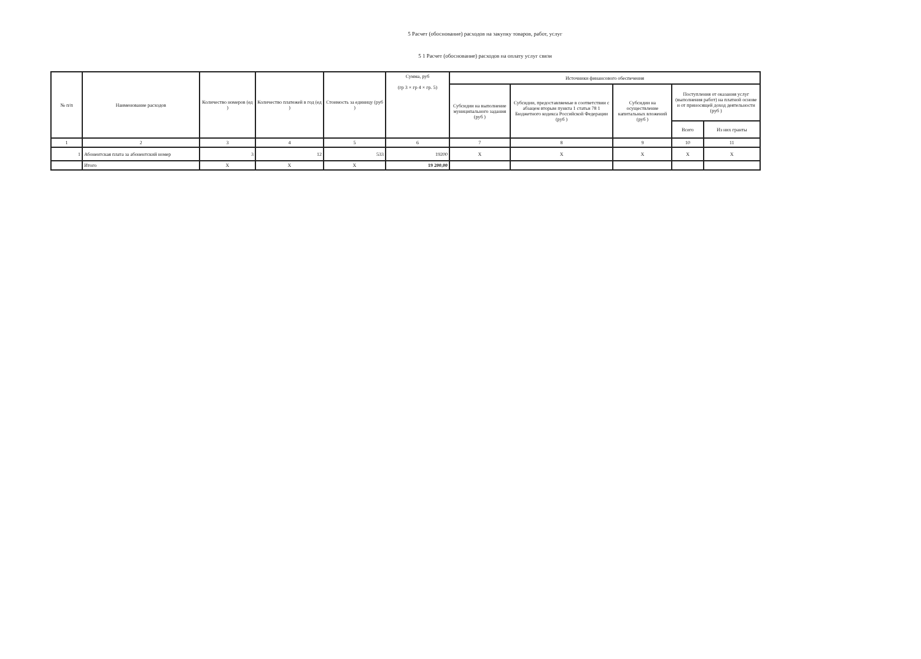5 Расчет (обоснование) расходов на закупку товаров, работ, услуг
5 1 Расчет (обоснование) расходов на оплату услуг связи
| № п/п | Наименование расходов | Количество номеров (ед ) | Количество платежей в год (ед ) | Стоимость за единицу (руб ) | Сумма, руб (гр 3 × гр 4 × гр. 5) | Источники финансового обеспечения | | | | |
| --- | --- | --- | --- | --- | --- | --- | --- | --- | --- | --- |
| | | | | | | Субсидии на выполнение муниципального задания (руб ) | Субсидии, предоставляемые в соответствии с абзацем вторым пункта 1 статьи 78 1 Бюджетного кодекса Российской Федерации (руб ) | Субсидии на осуществление капитальных вложений (руб ) | Поступления от оказания услуг (выполнения работ) на платной основе и от приносящей доход деятельности (руб ) | |
| | | | | | | | | | Всего | Из них гранты |
| 1 | 2 | 3 | 4 | 5 | 6 | 7 | 8 | 9 | 10 | 11 |
| 1 | Абонентская плата за абонентский номер | 3 | 12 | 533 | 19200 | X | X | X | X | X |
| | Итого | X | X | X | 19 200,00 | | | | | |